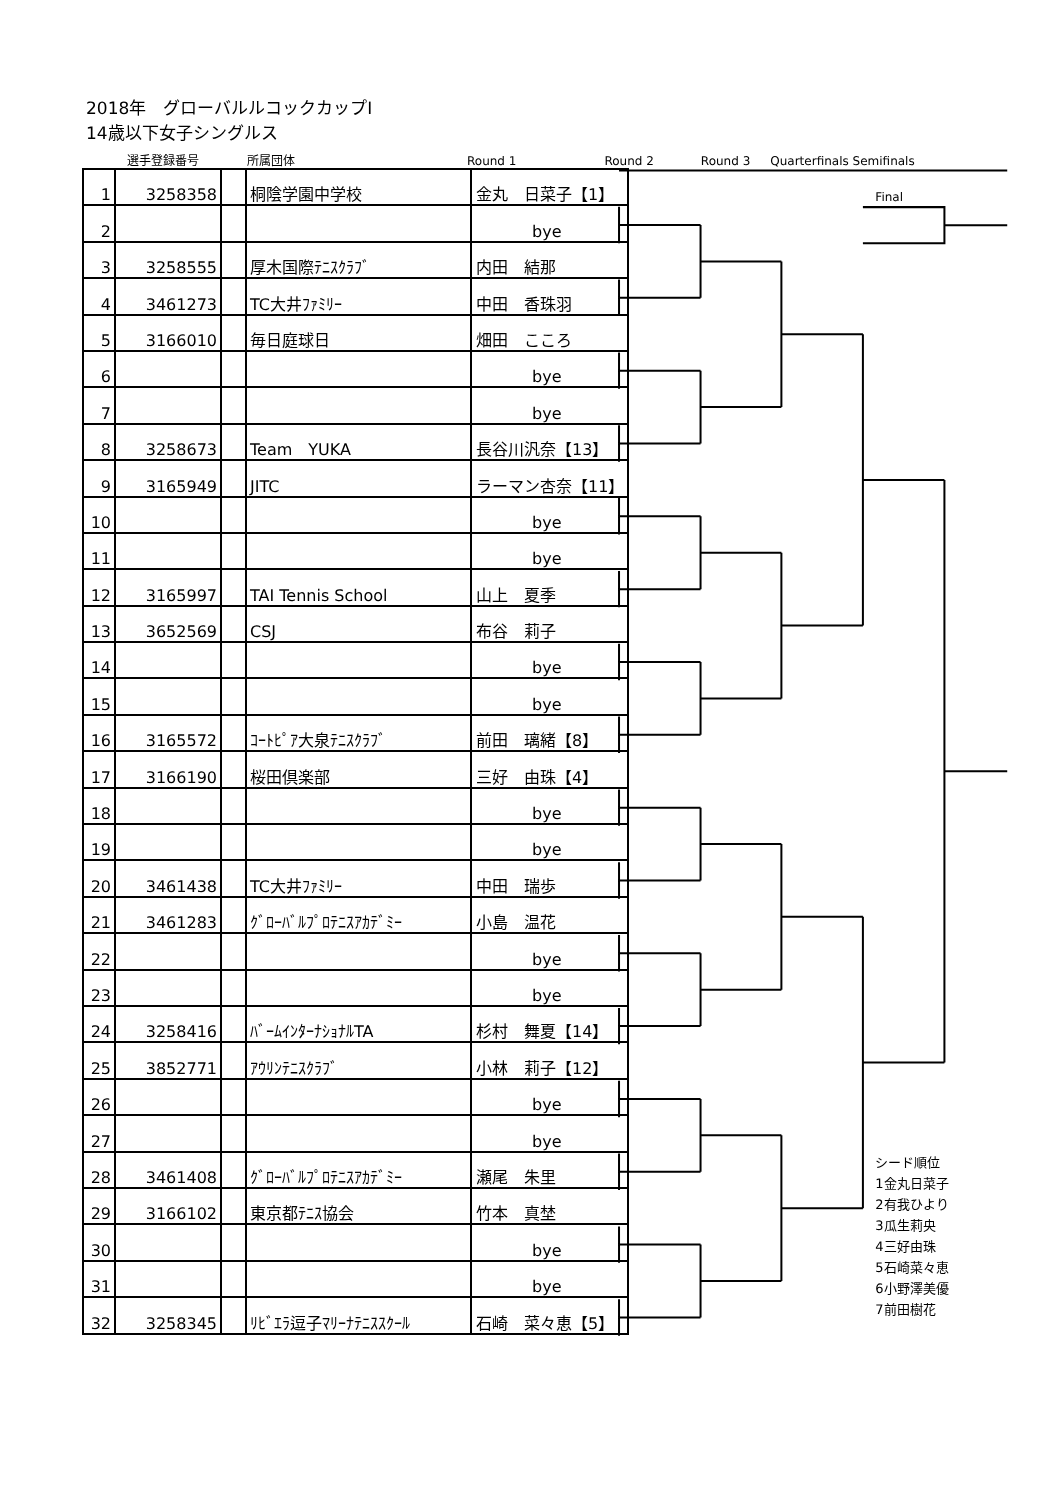2018年　グローバルルコックカップⅠ
14歳以下女子シングルス
選手登録番号 所属団体 Round 1 Round 2 Round 3 Quarterfinals Semifinals
| 1 | 3258358 | | 桐陰学園中学校 | 金丸 日菜子【1】 |
| 2 | | | | bye |
| 3 | 3258555 | | 厚木国際ﾃﾆｽｸﾗﾌﾞ | 内田 結那 |
| 4 | 3461273 | | TC大井ﾌｧﾐﾘｰ | 中田 香珠羽 |
| 5 | 3166010 | | 毎日庭球日 | 畑田 こころ |
| 6 | | | | bye |
| 7 | | | | bye |
| 8 | 3258673 | | Team YUKA | 長谷川汎奈【13】 |
| 9 | 3165949 | | JITC | ラーマン杏奈【11】 |
| 10 | | | | bye |
| 11 | | | | bye |
| 12 | 3165997 | | TAI Tennis School | 山上 夏季 |
| 13 | 3652569 | | CSJ | 布谷 莉子 |
| 14 | | | | bye |
| 15 | | | | bye |
| 16 | 3165572 | | ｺｰﾄﾋﾟｱ大泉ﾃﾆｽｸﾗﾌﾞ | 前田 璃緒【8】 |
| 17 | 3166190 | | 桜田倶楽部 | 三好 由珠【4】 |
| 18 | | | | bye |
| 19 | | | | bye |
| 20 | 3461438 | | TC大井ﾌｧﾐﾘｰ | 中田 瑞歩 |
| 21 | 3461283 | | ｸﾞﾛｰﾊﾞﾙﾌﾟﾛﾃﾆｽｱｶﾃﾞﾐｰ | 小島 温花 |
| 22 | | | | bye |
| 23 | | | | bye |
| 24 | 3258416 | | ﾊﾞｰﾑｲﾝﾀｰﾅｼｮﾅﾙTA | 杉村 舞夏【14】 |
| 25 | 3852771 | | ｱｳﾘﾝﾃﾆｽｸﾗﾌﾞ | 小林 莉子【12】 |
| 26 | | | | bye |
| 27 | | | | bye |
| 28 | 3461408 | | ｸﾞﾛｰﾊﾞﾙﾌﾟﾛﾃﾆｽｱｶﾃﾞﾐｰ | 瀬尾 朱里 |
| 29 | 3166102 | | 東京都ﾃﾆｽ協会 | 竹本 真埜 |
| 30 | | | | bye |
| 31 | | | | bye |
| 32 | 3258345 | | ﾘﾋﾞｴﾗ逗子ﾏﾘｰﾅﾃﾆｽｽｸｰﾙ | 石崎 菜々恵【5】 |
Final
シード順位
1金丸日菜子
2有我ひより
3瓜生莉央
4三好由珠
5石崎菜々恵
6小野澤美優
7前田樹花